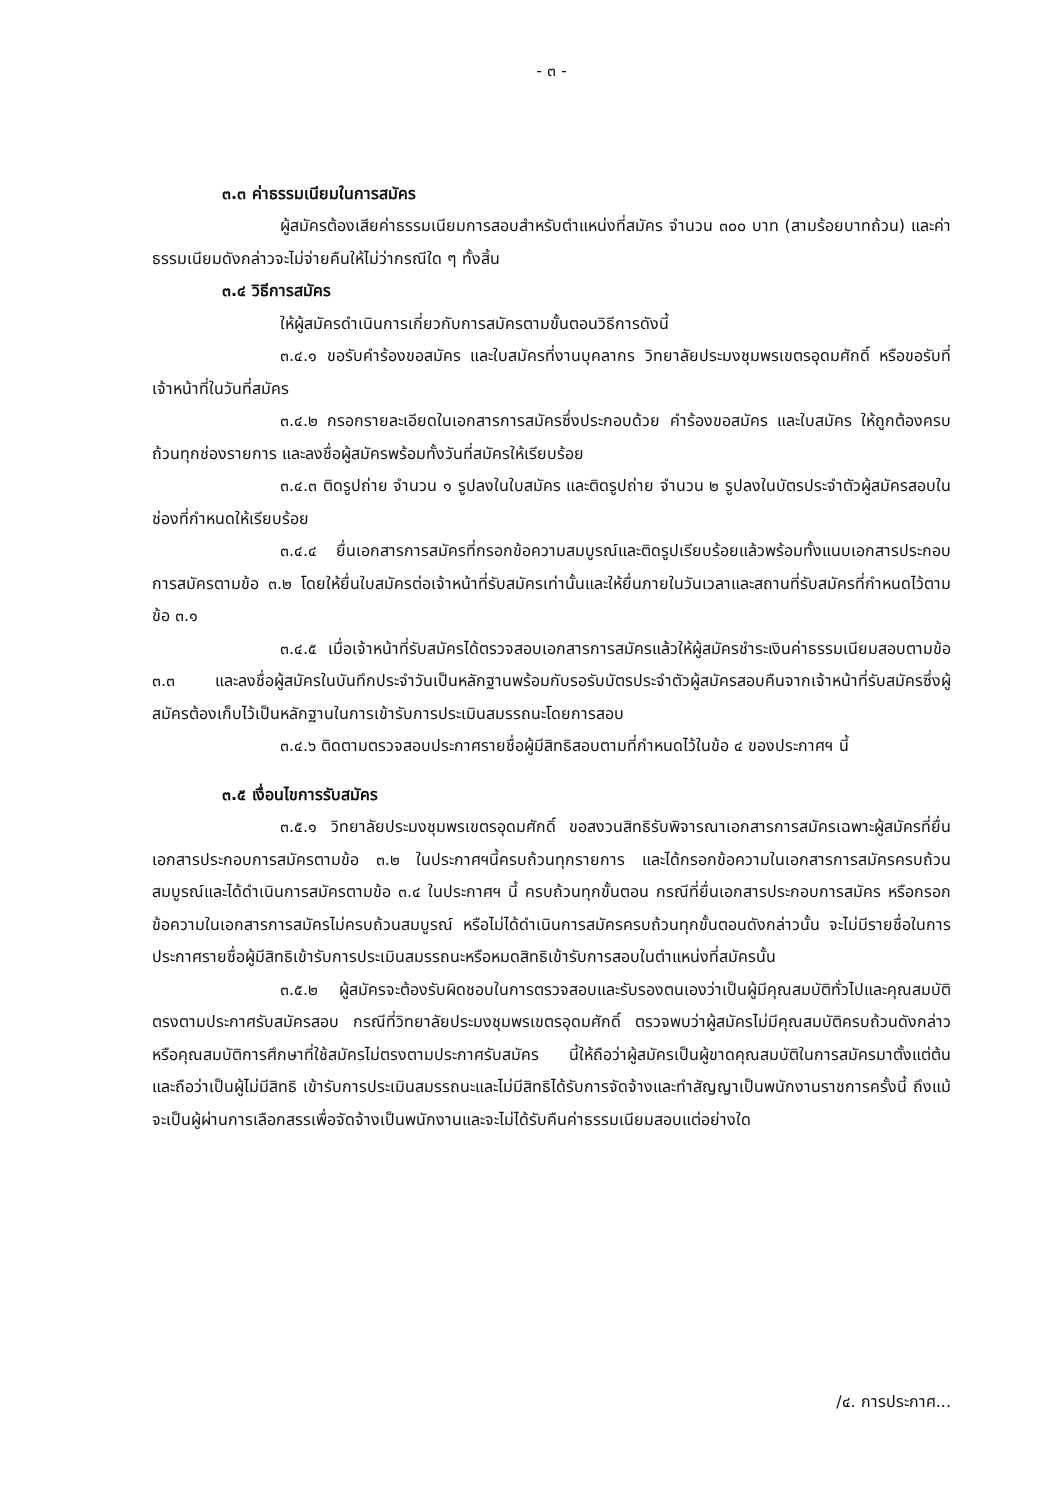- ๓ -
๓.๓ ค่าธรรมเนียมในการสมัคร
ผู้สมัครต้องเสียค่าธรรมเนียมการสอบสำหรับตำแหน่งที่สมัคร จำนวน ๓๐๐ บาท (สามร้อยบาทถ้วน) และค่าธรรมเนียมดังกล่าวจะไม่จ่ายคืนให้ไม่ว่ากรณีใด ๆ ทั้งสิ้น
๓.๔ วิธีการสมัคร
ให้ผู้สมัครดำเนินการเกี่ยวกับการสมัครตามขั้นตอนวิธีการดังนี้
๓.๔.๑ ขอรับคำร้องขอสมัคร และใบสมัครที่งานบุคลากร วิทยาลัยประมงชุมพรเขตรอุดมศักดิ์ หรือขอรับที่เจ้าหน้าที่ในวันที่สมัคร
๓.๔.๒ กรอกรายละเอียดในเอกสารการสมัครซึ่งประกอบด้วย คำร้องขอสมัคร และใบสมัคร ให้ถูกต้องครบถ้วนทุกช่องรายการ และลงชื่อผู้สมัครพร้อมทั้งวันที่สมัครให้เรียบร้อย
๓.๔.๓ ติดรูปถ่าย จำนวน ๑ รูปลงในใบสมัคร และติดรูปถ่าย จำนวน ๒ รูปลงในบัตรประจำตัวผู้สมัครสอบในช่องที่กำหนดให้เรียบร้อย
๓.๔.๔ ยื่นเอกสารการสมัครที่กรอกข้อความสมบูรณ์และติดรูปเรียบร้อยแล้วพร้อมทั้งแนบเอกสารประกอบการสมัครตามข้อ ๓.๒ โดยให้ยื่นใบสมัครต่อเจ้าหน้าที่รับสมัครเท่านั้นและให้ยื่นภายในวันเวลาและสถานที่รับสมัครที่กำหนดไว้ตามข้อ ๓.๑
๓.๔.๕ เมื่อเจ้าหน้าที่รับสมัครได้ตรวจสอบเอกสารการสมัครแล้วให้ผู้สมัครชำระเงินค่าธรรมเนียมสอบตามข้อ ๓.๓ และลงชื่อผู้สมัครในบันทึกประจำวันเป็นหลักฐานพร้อมกับรอรับบัตรประจำตัวผู้สมัครสอบคืนจากเจ้าหน้าที่รับสมัครซึ่งผู้สมัครต้องเก็บไว้เป็นหลักฐานในการเข้ารับการประเมินสมรรถนะโดยการสอบ
๓.๔.๖ ติดตามตรวจสอบประกาศรายชื่อผู้มีสิทธิสอบตามที่กำหนดไว้ในข้อ ๔ ของประกาศฯ นี้
๓.๕ เงื่อนไขการรับสมัคร
๓.๕.๑ วิทยาลัยประมงชุมพรเขตรอุดมศักดิ์ ขอสงวนสิทธิรับพิจารณาเอกสารการสมัครเฉพาะผู้สมัครที่ยื่นเอกสารประกอบการสมัครตามข้อ ๓.๒ ในประกาศฯนี้ครบถ้วนทุกรายการ และได้กรอกข้อความในเอกสารการสมัครครบถ้วนสมบูรณ์และได้ดำเนินการสมัครตามข้อ ๓.๔ ในประกาศฯ นี้ ครบถ้วนทุกขั้นตอน กรณีที่ยื่นเอกสารประกอบการสมัคร หรือกรอกข้อความในเอกสารการสมัครไม่ครบถ้วนสมบูรณ์ หรือไม่ได้ดำเนินการสมัครครบถ้วนทุกขั้นตอนดังกล่าวนั้น จะไม่มีรายชื่อในการประกาศรายชื่อผู้มีสิทธิเข้ารับการประเมินสมรรถนะหรือหมดสิทธิเข้ารับการสอบในตำแหน่งที่สมัครนั้น
๓.๕.๒ ผู้สมัครจะต้องรับผิดชอบในการตรวจสอบและรับรองตนเองว่าเป็นผู้มีคุณสมบัติทั่วไปและคุณสมบัติตรงตามประกาศรับสมัครสอบ กรณีที่วิทยาลัยประมงชุมพรเขตรอุดมศักดิ์ ตรวจพบว่าผู้สมัครไม่มีคุณสมบัติครบถ้วนดังกล่าวหรือคุณสมบัติการศึกษาที่ใช้สมัครไม่ตรงตามประกาศรับสมัคร นี้ให้ถือว่าผู้สมัครเป็นผู้ขาดคุณสมบัติในการสมัครมาตั้งแต่ต้น และถือว่าเป็นผู้ไม่มีสิทธิ เข้ารับการประเมินสมรรถนะและไม่มีสิทธิได้รับการจัดจ้างและทำสัญญาเป็นพนักงานราชการครั้งนี้ ถึงแม้จะเป็นผู้ผ่านการเลือกสรรเพื่อจัดจ้างเป็นพนักงานและจะไม่ได้รับคืนค่าธรรมเนียมสอบแต่อย่างใด
/๔. การประกาศ...